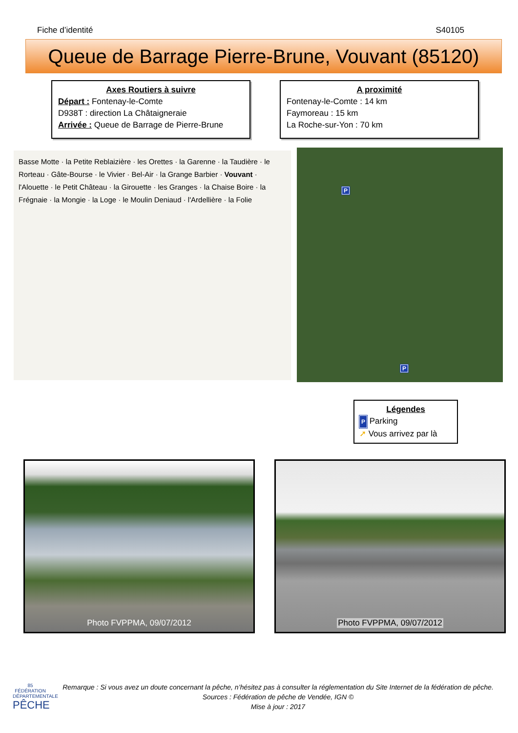Fiche d’identité S40105
Queue de Barrage Pierre-Brune, Vouvant (85120)
Axes Routiers à suivre
Départ : Fontenay-le-Comte
D938T : direction La Châtaigneraie
Arrivée : Queue de Barrage de Pierre-Brune
A proximité
Fontenay-le-Comte : 14 km
Faymoreau : 15 km
La Roche-sur-Yon : 70 km
Basse Motte · la Petite Reblaizière · les Orettes · la Garenne · la Taudière · le Rorteau · Gâte-Bourse · le Vivier · Bel-Air · la Grange Barbier · Vouvant · l'Alouette · le Petit Château · la Girouette · les Granges · la Chaise Boire · la Frégnaie · la Mongie · la Loge · le Moulin Deniaud · l'Ardellière · la Folie
P
P
Légendes
P Parking
➚ Vous arrivez par là
Photo FVPPMA, 09/07/2012
Photo FVPPMA, 09/07/2012
85
FÉDÉRATION DÉPARTEMENTALE
PÊCHE
Remarque : Si vous avez un doute concernant la pêche, n’hésitez pas à consulter la réglementation du Site Internet de la fédération de pêche.
Sources : Fédération de pêche de Vendée, IGN ©
Mise à jour : 2017